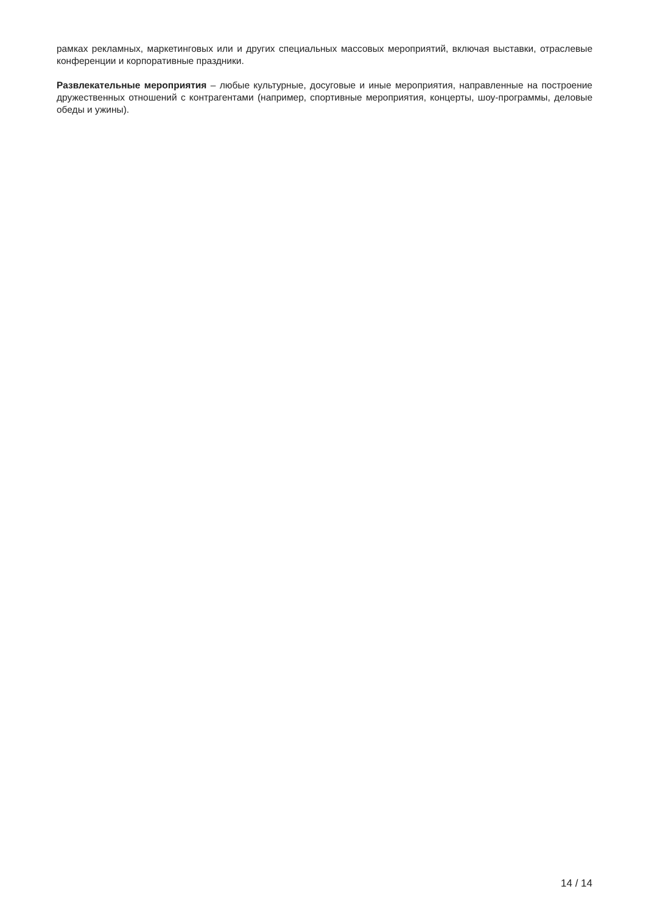рамках рекламных, маркетинговых или и других специальных массовых мероприятий, включая выставки, отраслевые конференции и корпоративные праздники.
Развлекательные мероприятия – любые культурные, досуговые и иные мероприятия, направленные на построение дружественных отношений с контрагентами (например, спортивные мероприятия, концерты, шоу-программы, деловые обеды и ужины).
14 / 14